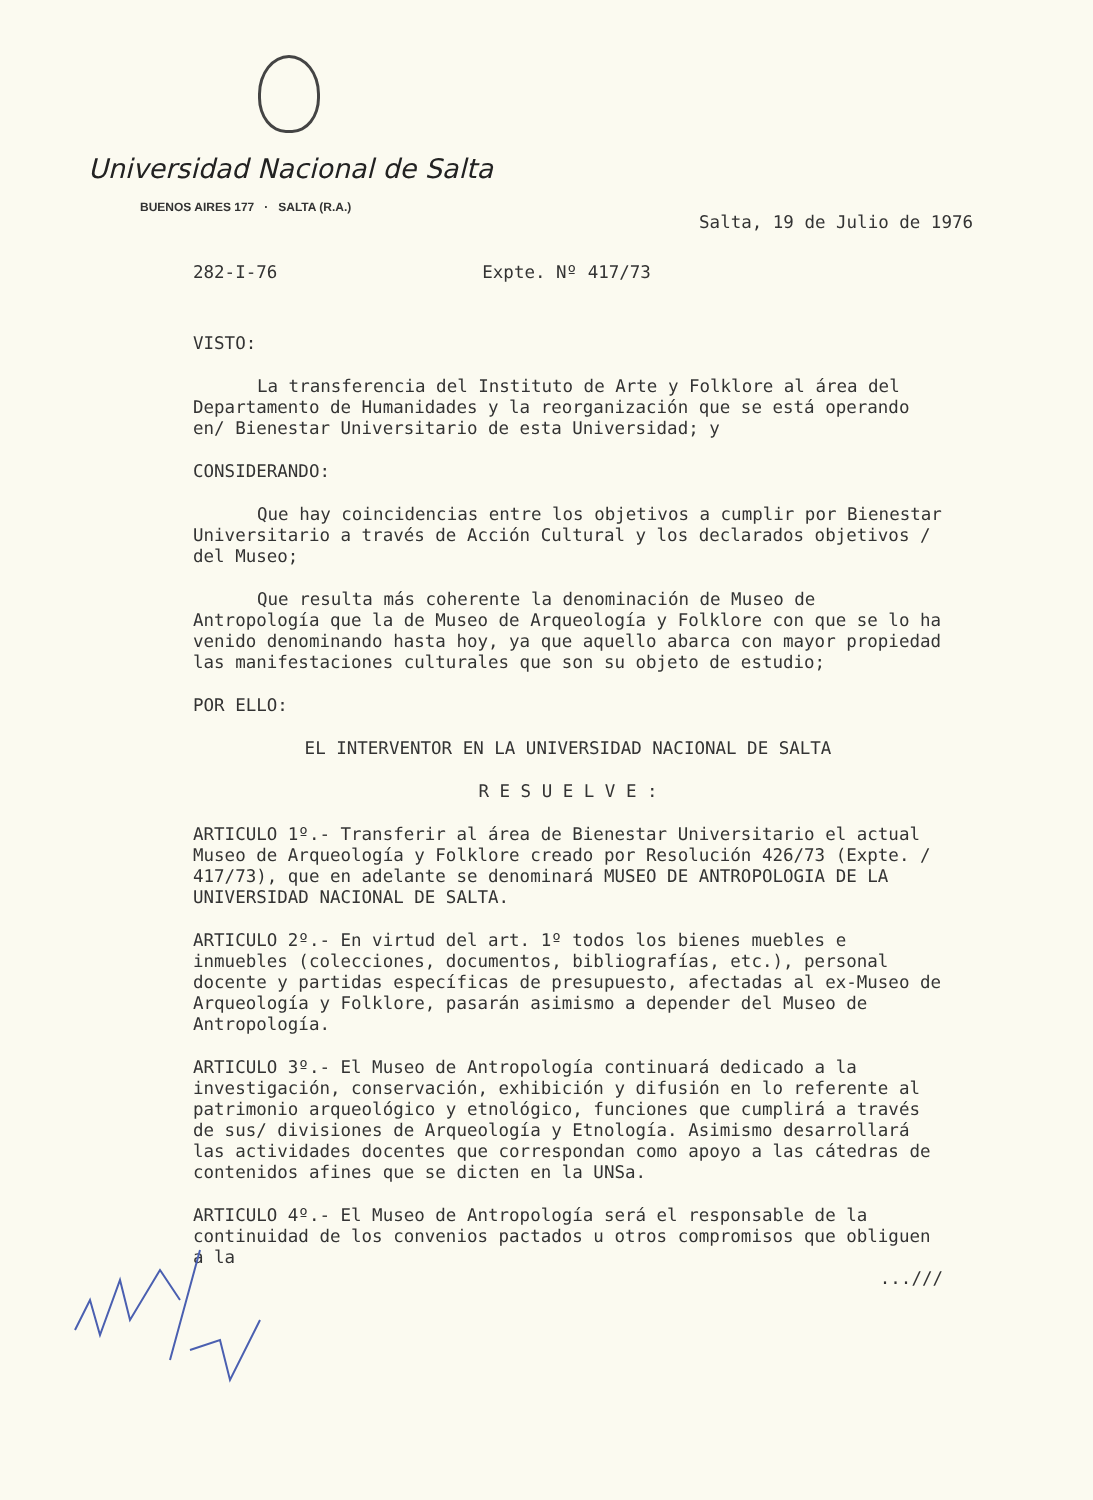Universidad Nacional de Salta
BUENOS AIRES 177 · SALTA (R.A.)
Salta, 19 de Julio de 1976
282-I-76 Expte. Nº 417/73
VISTO:
La transferencia del Instituto de Arte y Folklore al área del Departamento de Humanidades y la reorganización que se está operando en/ Bienestar Universitario de esta Universidad; y
CONSIDERANDO:
Que hay coincidencias entre los objetivos a cumplir por Bienestar Universitario a través de Acción Cultural y los declarados objetivos / del Museo;
Que resulta más coherente la denominación de Museo de Antropología que la de Museo de Arqueología y Folklore con que se lo ha venido denominando hasta hoy, ya que aquello abarca con mayor propiedad las manifestaciones culturales que son su objeto de estudio;
POR ELLO:
EL INTERVENTOR EN LA UNIVERSIDAD NACIONAL DE SALTA
R E S U E L V E :
ARTICULO 1º.- Transferir al área de Bienestar Universitario el actual Museo de Arqueología y Folklore creado por Resolución 426/73 (Expte. / 417/73), que en adelante se denominará MUSEO DE ANTROPOLOGIA DE LA UNIVERSIDAD NACIONAL DE SALTA.
ARTICULO 2º.- En virtud del art. 1º todos los bienes muebles e inmuebles (colecciones, documentos, bibliografías, etc.), personal docente y partidas específicas de presupuesto, afectadas al ex-Museo de Arqueología y Folklore, pasarán asimismo a depender del Museo de Antropología.
ARTICULO 3º.- El Museo de Antropología continuará dedicado a la investigación, conservación, exhibición y difusión en lo referente al patrimonio arqueológico y etnológico, funciones que cumplirá a través de sus/ divisiones de Arqueología y Etnología. Asimismo desarrollará las actividades docentes que correspondan como apoyo a las cátedras de contenidos afines que se dicten en la UNSa.
ARTICULO 4º.- El Museo de Antropología será el responsable de la continuidad de los convenios pactados u otros compromisos que obliguen a la
...///